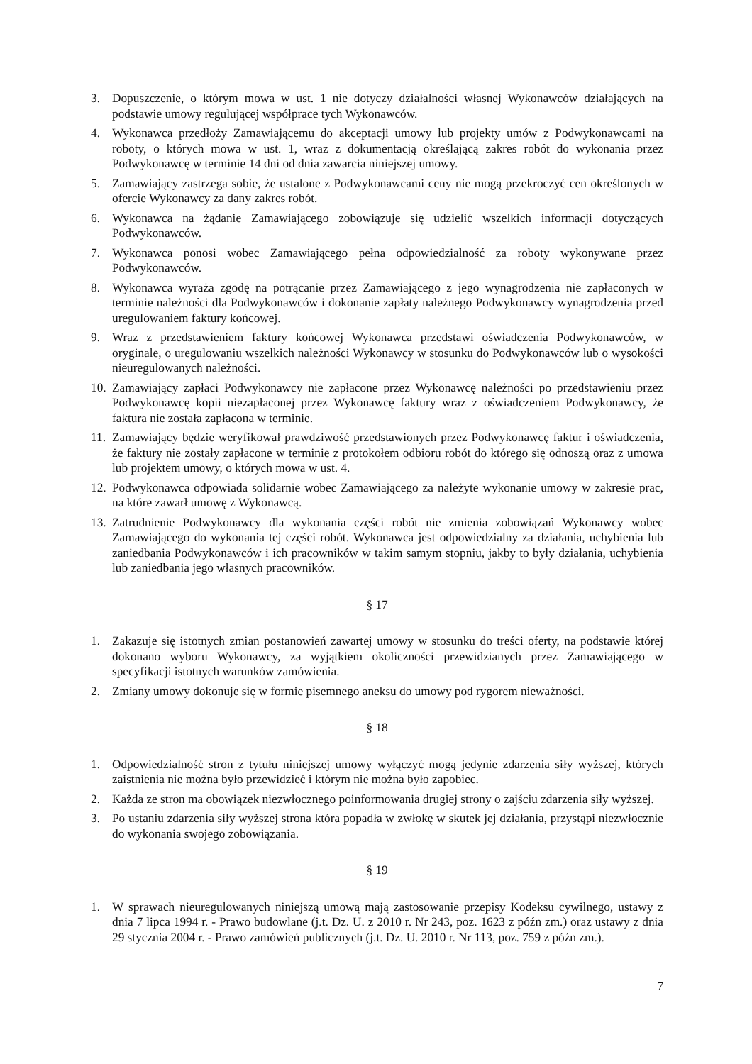3. Dopuszczenie, o którym mowa w ust. 1 nie dotyczy działalności własnej Wykonawców działających na podstawie umowy regulującej współprace tych Wykonawców.
4. Wykonawca przedłoży Zamawiającemu do akceptacji umowy lub projekty umów z Podwykonawcami na roboty, o których mowa w ust. 1, wraz z dokumentacją określającą zakres robót do wykonania przez Podwykonawcę w terminie 14 dni od dnia zawarcia niniejszej umowy.
5. Zamawiający zastrzega sobie, że ustalone z Podwykonawcami ceny nie mogą przekroczyć cen określonych w ofercie Wykonawcy za dany zakres robót.
6. Wykonawca na żądanie Zamawiającego zobowiązuje się udzielić wszelkich informacji dotyczących Podwykonawców.
7. Wykonawca ponosi wobec Zamawiającego pełna odpowiedzialność za roboty wykonywane przez Podwykonawców.
8. Wykonawca wyraża zgodę na potrącanie przez Zamawiającego z jego wynagrodzenia nie zapłaconych w terminie należności dla Podwykonawców i dokonanie zapłaty należnego Podwykonawcy wynagrodzenia przed uregulowaniem faktury końcowej.
9. Wraz z przedstawieniem faktury końcowej Wykonawca przedstawi oświadczenia Podwykonawców, w oryginale, o uregulowaniu wszelkich należności Wykonawcy w stosunku do Podwykonawców lub o wysokości nieuregulowanych należności.
10. Zamawiający zapłaci Podwykonawcy nie zapłacone przez Wykonawcę należności po przedstawieniu przez Podwykonawcę kopii niezapłaconej przez Wykonawcę faktury wraz z oświadczeniem Podwykonawcy, że faktura nie została zapłacona w terminie.
11. Zamawiający będzie weryfikował prawdziwość przedstawionych przez Podwykonawcę faktur i oświadczenia, że faktury nie zostały zapłacone w terminie z protokołem odbioru robót do którego się odnoszą oraz z umowa lub projektem umowy, o których mowa w ust. 4.
12. Podwykonawca odpowiada solidarnie wobec Zamawiającego za należyte wykonanie umowy w zakresie prac, na które zawarł umowę z Wykonawcą.
13. Zatrudnienie Podwykonawcy dla wykonania części robót nie zmienia zobowiązań Wykonawcy wobec Zamawiającego do wykonania tej części robót. Wykonawca jest odpowiedzialny za działania, uchybienia lub zaniedbania Podwykonawców i ich pracowników w takim samym stopniu, jakby to były działania, uchybienia lub zaniedbania jego własnych pracowników.
§ 17
1. Zakazuje się istotnych zmian postanowień zawartej umowy w stosunku do treści oferty, na podstawie której dokonano wyboru Wykonawcy, za wyjątkiem okoliczności przewidzianych przez Zamawiającego w specyfikacji istotnych warunków zamówienia.
2. Zmiany umowy dokonuje się w formie pisemnego aneksu do umowy pod rygorem nieważności.
§ 18
1. Odpowiedzialność stron z tytułu niniejszej umowy wyłączyć mogą jedynie zdarzenia siły wyższej, których zaistnienia nie można było przewidzieć i którym nie można było zapobiec.
2. Każda ze stron ma obowiązek niezwłocznego poinformowania drugiej strony o zajściu zdarzenia siły wyższej.
3. Po ustaniu zdarzenia siły wyższej strona która popadła w zwłokę w skutek jej działania, przystąpi niezwłocznie do wykonania swojego zobowiązania.
§ 19
1. W sprawach nieuregulowanych niniejszą umową mają zastosowanie przepisy Kodeksu cywilnego, ustawy z dnia 7 lipca 1994 r. - Prawo budowlane (j.t. Dz. U. z 2010 r. Nr 243, poz. 1623 z późn zm.) oraz ustawy z dnia 29 stycznia 2004 r. - Prawo zamówień publicznych (j.t. Dz. U. 2010 r. Nr 113, poz. 759 z późn zm.).
7